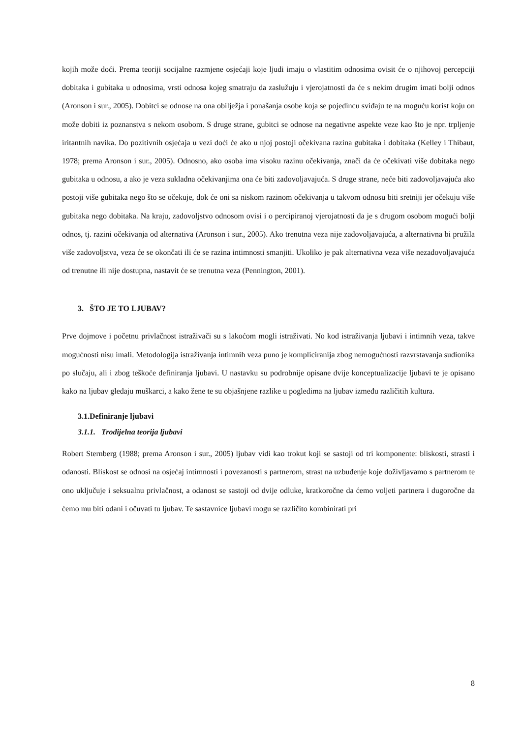kojih može doći. Prema teoriji socijalne razmjene osjećaji koje ljudi imaju o vlastitim odnosima ovisit će o njihovoj percepciji dobitaka i gubitaka u odnosima, vrsti odnosa kojeg smatraju da zaslužuju i vjerojatnosti da će s nekim drugim imati bolji odnos (Aronson i sur., 2005). Dobitci se odnose na ona obilježja i ponašanja osobe koja se pojedincu sviđaju te na moguću korist koju on može dobiti iz poznanstva s nekom osobom. S druge strane, gubitci se odnose na negativne aspekte veze kao što je npr. trpljenje iritantnih navika. Do pozitivnih osjećaja u vezi doći će ako u njoj postoji očekivana razina gubitaka i dobitaka (Kelley i Thibaut, 1978; prema Aronson i sur., 2005). Odnosno, ako osoba ima visoku razinu očekivanja, znači da će očekivati više dobitaka nego gubitaka u odnosu, a ako je veza sukladna očekivanjima ona će biti zadovoljavajuća. S druge strane, neće biti zadovoljavajuća ako postoji više gubitaka nego što se očekuje, dok će oni sa niskom razinom očekivanja u takvom odnosu biti sretniji jer očekuju više gubitaka nego dobitaka. Na kraju, zadovoljstvo odnosom ovisi i o percipiranoj vjerojatnosti da je s drugom osobom mogući bolji odnos, tj. razini očekivanja od alternativa (Aronson i sur., 2005). Ako trenutna veza nije zadovoljavajuća, a alternativna bi pružila više zadovoljstva, veza će se okončati ili će se razina intimnosti smanjiti. Ukoliko je pak alternativna veza više nezadovoljavajuća od trenutne ili nije dostupna, nastavit će se trenutna veza (Pennington, 2001).
3. ŠTO JE TO LJUBAV?
Prve dojmove i početnu privlačnost istraživači su s lakoćom mogli istraživati. No kod istraživanja ljubavi i intimnih veza, takve mogućnosti nisu imali. Metodologija istraživanja intimnih veza puno je kompliciranija zbog nemogućnosti razvrstavanja sudionika po slučaju, ali i zbog teškoće definiranja ljubavi. U nastavku su podrobnije opisane dvije konceptualizacije ljubavi te je opisano kako na ljubav gledaju muškarci, a kako žene te su objašnjene razlike u pogledima na ljubav između različitih kultura.
3.1.Definiranje ljubavi
3.1.1. Trodijelna teorija ljubavi
Robert Sternberg (1988; prema Aronson i sur., 2005) ljubav vidi kao trokut koji se sastoji od tri komponente: bliskosti, strasti i odanosti. Bliskost se odnosi na osjećaj intimnosti i povezanosti s partnerom, strast na uzbuđenje koje doživljavamo s partnerom te ono uključuje i seksualnu privlačnost, a odanost se sastoji od dvije odluke, kratkoročne da ćemo voljeti partnera i dugoročne da ćemo mu biti odani i očuvati tu ljubav. Te sastavnice ljubavi mogu se različito kombinirati pri
8